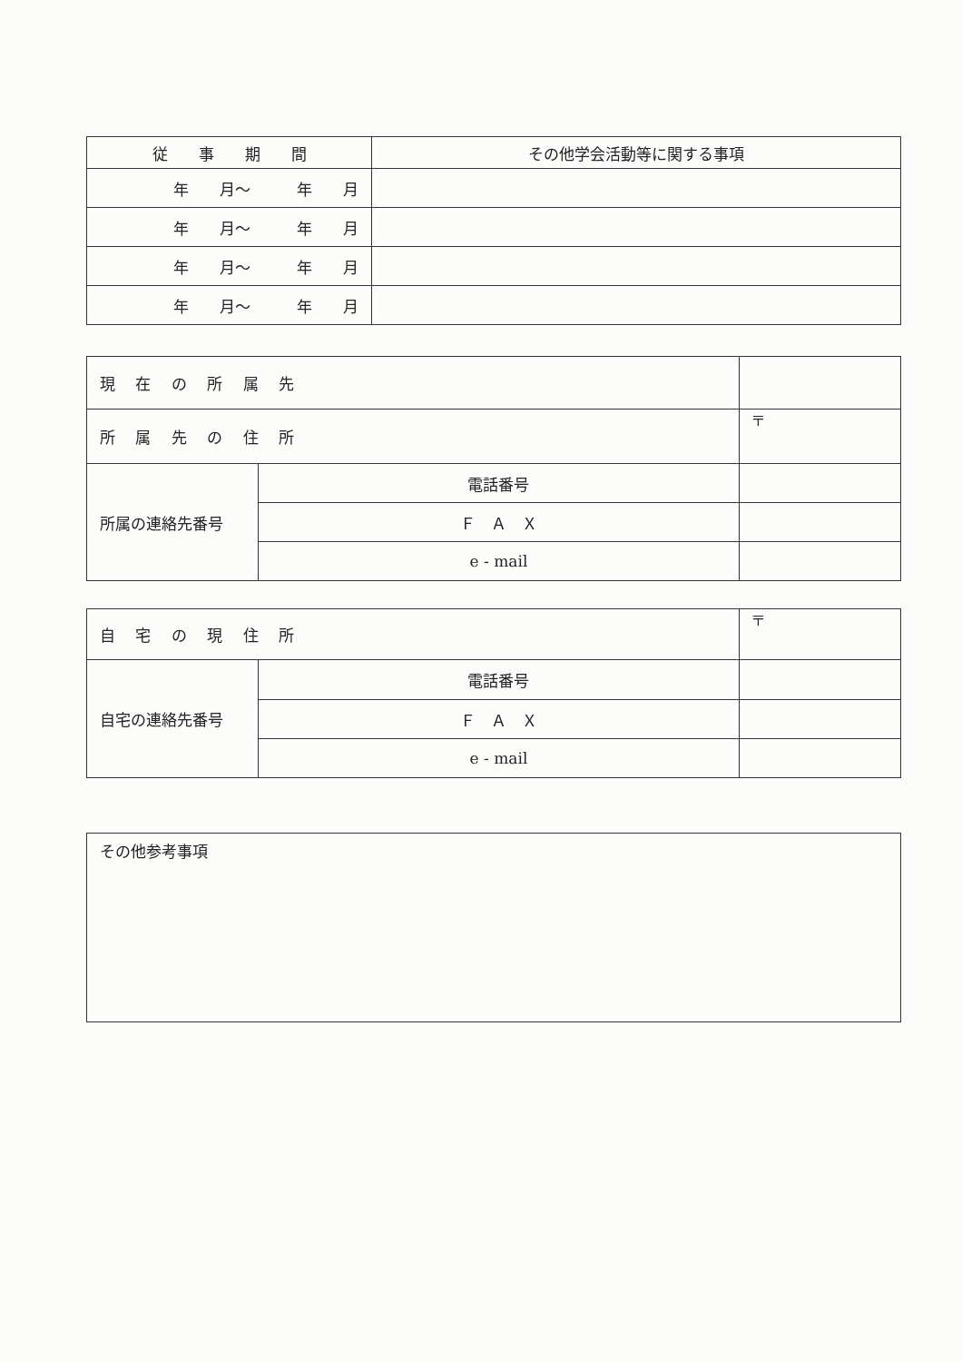| 従 事 期 間 | その他学会活動等に関する事項 |
| 年 月～ 年 月 | |
| 年 月～ 年 月 | |
| 年 月～ 年 月 | |
| 年 月～ 年 月 | |
| 現 在 の 所 属 先 | | |
| 所 属 先 の 住 所 | | 〒 |
| 所属の連絡先番号 | 電話番号 | |
| | Ｆ Ａ Ｘ | |
| | e - mail | |
| 自 宅 の 現 住 所 | | 〒 |
| 自宅の連絡先番号 | 電話番号 | |
| | Ｆ Ａ Ｘ | |
| | e - mail | |
| その他参考事項 |